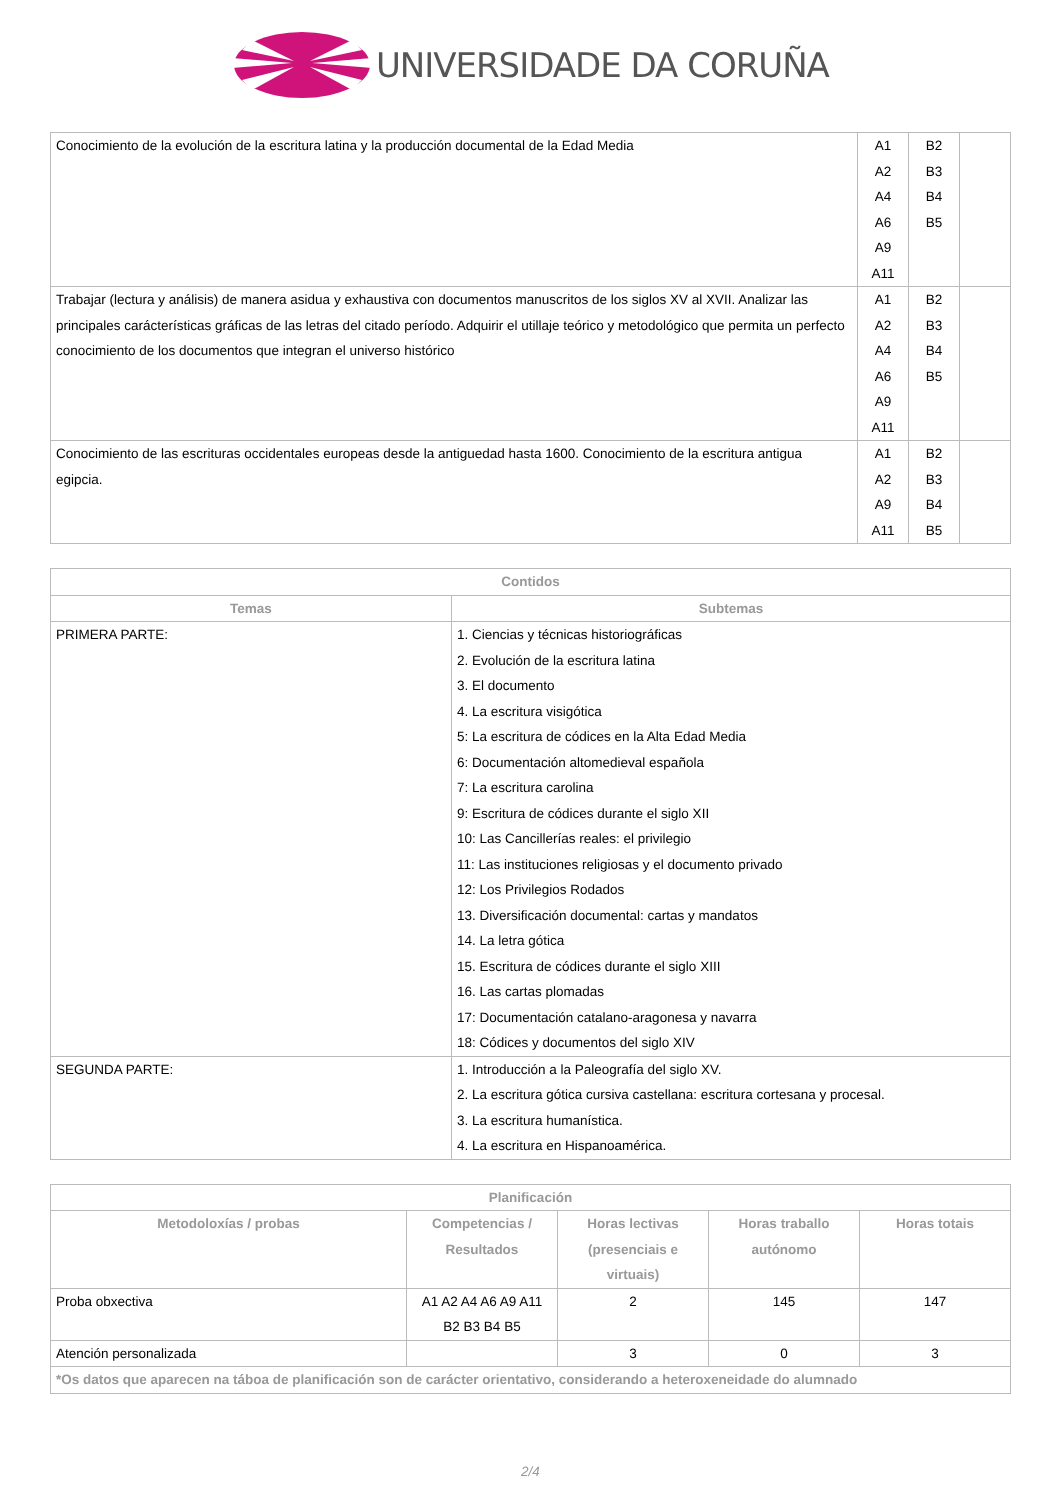UNIVERSIDADE DA CORUÑA
| Conocimiento de la evolución de la escritura latina y la producción documental de la Edad Media | A1 A2 A4 A6 A9 A11 | B2 B3 B4 B5 | |
| Trabajar (lectura y análisis) de manera asidua y exhaustiva con documentos manuscritos de los siglos XV al XVII. Analizar las principales carácterísticas gráficas de las letras del citado período. Adquirir el utillaje teórico y metodológico que permita un perfecto conocimiento de los documentos que integran el universo histórico | A1 A2 A4 A6 A9 A11 | B2 B3 B4 B5 | |
| Conocimiento de las escrituras occidentales europeas desde la antiguedad hasta 1600. Conocimiento de la escritura antigua egipcia. | A1 A2 A9 A11 | B2 B3 B4 B5 | |
| Contidos | |
| --- | --- |
| Temas | Subtemas |
| PRIMERA PARTE: | 1. Ciencias y técnicas historiográficas 2. Evolución de la escritura latina 3. El documento 4. La escritura visigótica 5: La escritura de códices en la Alta Edad Media 6: Documentación altomedieval española 7: La escritura carolina 9: Escritura de códices durante el siglo XII 10: Las Cancillerías reales: el privilegio 11: Las instituciones religiosas y el documento privado 12: Los Privilegios Rodados 13. Diversificación documental: cartas y mandatos 14. La letra gótica 15. Escritura de códices durante el siglo XIII 16. Las cartas plomadas 17: Documentación catalano-aragonesa y navarra 18: Códices y documentos del siglo XIV |
| SEGUNDA PARTE: | 1. Introducción a la Paleografía del siglo XV. 2. La escritura gótica cursiva castellana: escritura cortesana y procesal. 3. La escritura humanística. 4. La escritura en Hispanoamérica. |
| Planificación | | | | |
| --- | --- | --- | --- | --- |
| Metodoloxías / probas | Competencias / Resultados | Horas lectivas (presenciais e virtuais) | Horas traballo autónomo | Horas totais |
| Proba obxectiva | A1 A2 A4 A6 A9 A11 B2 B3 B4 B5 | 2 | 145 | 147 |
| Atención personalizada | | 3 | 0 | 3 |
| *Os datos que aparecen na táboa de planificación son de carácter orientativo, considerando a heteroxeneidade do alumnado | | | | |
2/4